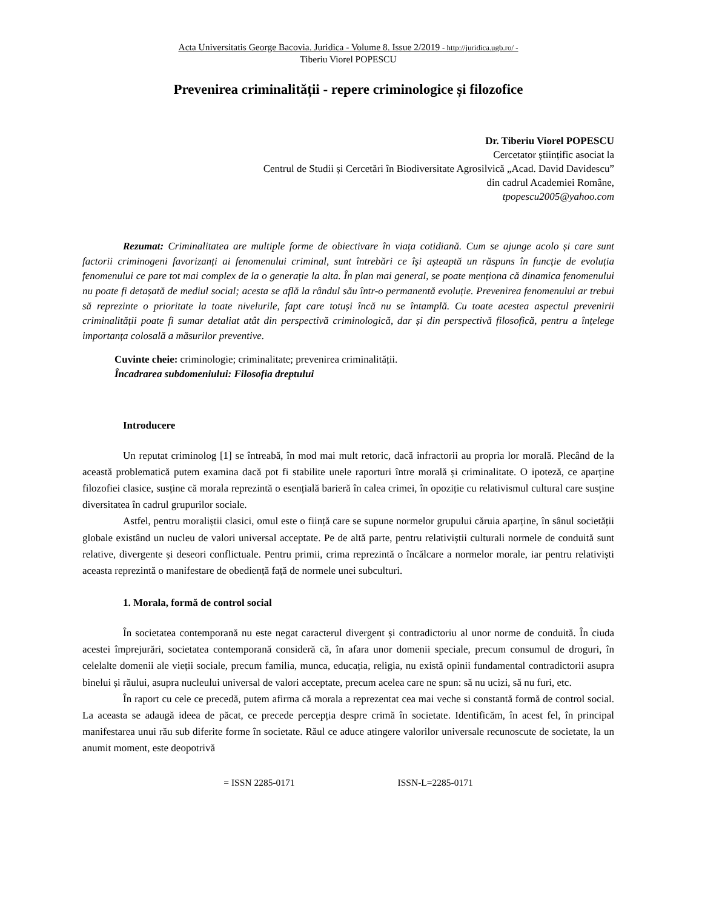Acta Universitatis George Bacovia. Juridica - Volume 8. Issue 2/2019 - http://juridica.ugb.ro/ -
Tiberiu Viorel POPESCU
Prevenirea criminalității - repere criminologice și filozofice
Dr. Tiberiu Viorel POPESCU
Cercetator științific asociat la
Centrul de Studii și Cercetări în Biodiversitate Agrosilvică „Acad. David Davidescu”
din cadrul Academiei Române,
tpopescu2005@yahoo.com
Rezumat: Criminalitatea are multiple forme de obiectivare în viața cotidiană. Cum se ajunge acolo și care sunt factorii criminogeni favorizanți ai fenomenului criminal, sunt întrebări ce își așteaptă un răspuns în funcție de evoluția fenomenului ce pare tot mai complex de la o generație la alta. În plan mai general, se poate menționa că dinamica fenomenului nu poate fi detașată de mediul social; acesta se află la rândul său într-o permanentă evoluție. Prevenirea fenomenului ar trebui să reprezinte o prioritate la toate nivelurile, fapt care totuși încă nu se întamplă. Cu toate acestea aspectul prevenirii criminalității poate fi sumar detaliat atât din perspectivă criminologică, dar și din perspectivă filosofică, pentru a înțelege importanța colosală a măsurilor preventive.
Cuvinte cheie: criminologie; criminalitate; prevenirea criminalității.
Încadrarea subdomeniului: Filosofia dreptului
Introducere
Un reputat criminolog [1] se întreabă, în mod mai mult retoric, dacă infractorii au propria lor morală. Plecând de la această problematică putem examina dacă pot fi stabilite unele raporturi între morală și criminalitate. O ipoteză, ce aparține filozofiei clasice, susține că morala reprezintă o esențială barieră în calea crimei, în opoziție cu relativismul cultural care susține diversitatea în cadrul grupurilor sociale.
Astfel, pentru moraliștii clasici, omul este o ființă care se supune normelor grupului căruia aparține, în sânul societății globale existând un nucleu de valori universal acceptate. Pe de altă parte, pentru relativiștii culturali normele de conduită sunt relative, divergente și deseori conflictuale. Pentru primii, crima reprezintă o încălcare a normelor morale, iar pentru relativiști aceasta reprezintă o manifestare de obediență față de normele unei subculturi.
1. Morala, formă de control social
În societatea contemporană nu este negat caracterul divergent și contradictoriu al unor norme de conduită. În ciuda acestei împrejurări, societatea contemporană consideră că, în afara unor domenii speciale, precum consumul de droguri, în celelalte domenii ale vieții sociale, precum familia, munca, educația, religia, nu există opinii fundamental contradictorii asupra binelui și răului, asupra nucleului universal de valori acceptate, precum acelea care ne spun: să nu ucizi, să nu furi, etc.
În raport cu cele ce precedă, putem afirma că morala a reprezentat cea mai veche si constantă formă de control social. La aceasta se adaugă ideea de păcat, ce precede percepția despre crimă în societate. Identificăm, în acest fel, în principal manifestarea unui rău sub diferite forme în societate. Răul ce aduce atingere valorilor universale recunoscute de societate, la un anumit moment, este deopotrivă
= ISSN 2285-0171 ISSN-L=2285-0171